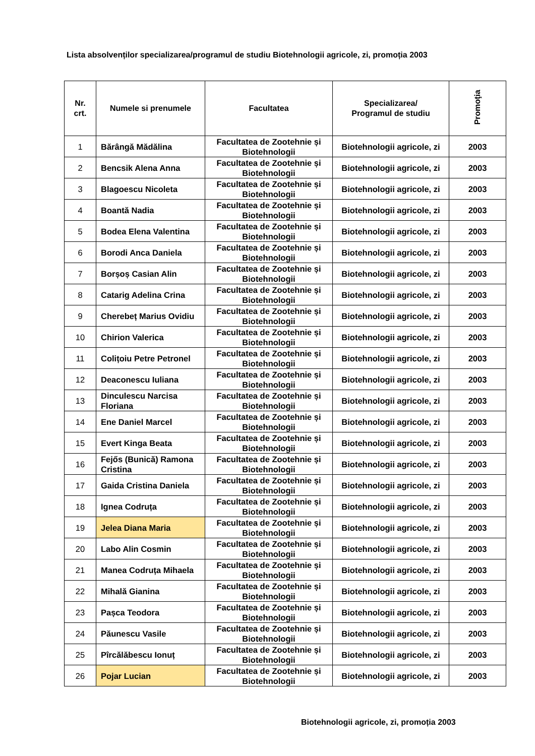Lista absolvenților specializarea/programul de studiu Biotehnologii agricole, zi, promoția 2003
| Nr. crt. | Numele si prenumele | Facultatea | Specializarea/ Programul de studiu | Promoţia |
| --- | --- | --- | --- | --- |
| 1 | Bărângă Mădălina | Facultatea de Zootehnie și Biotehnologii | Biotehnologii agricole, zi | 2003 |
| 2 | Bencsik Alena Anna | Facultatea de Zootehnie și Biotehnologii | Biotehnologii agricole, zi | 2003 |
| 3 | Blagoescu Nicoleta | Facultatea de Zootehnie și Biotehnologii | Biotehnologii agricole, zi | 2003 |
| 4 | Boantă Nadia | Facultatea de Zootehnie și Biotehnologii | Biotehnologii agricole, zi | 2003 |
| 5 | Bodea Elena Valentina | Facultatea de Zootehnie și Biotehnologii | Biotehnologii agricole, zi | 2003 |
| 6 | Borodi Anca Daniela | Facultatea de Zootehnie și Biotehnologii | Biotehnologii agricole, zi | 2003 |
| 7 | Borșoș Casian Alin | Facultatea de Zootehnie și Biotehnologii | Biotehnologii agricole, zi | 2003 |
| 8 | Catarig Adelina Crina | Facultatea de Zootehnie și Biotehnologii | Biotehnologii agricole, zi | 2003 |
| 9 | Cherebeț Marius Ovidiu | Facultatea de Zootehnie și Biotehnologii | Biotehnologii agricole, zi | 2003 |
| 10 | Chirion Valerica | Facultatea de Zootehnie și Biotehnologii | Biotehnologii agricole, zi | 2003 |
| 11 | Colițoiu Petre Petronel | Facultatea de Zootehnie și Biotehnologii | Biotehnologii agricole, zi | 2003 |
| 12 | Deaconescu Iuliana | Facultatea de Zootehnie și Biotehnologii | Biotehnologii agricole, zi | 2003 |
| 13 | Dinculescu Narcisa Floriana | Facultatea de Zootehnie și Biotehnologii | Biotehnologii agricole, zi | 2003 |
| 14 | Ene Daniel Marcel | Facultatea de Zootehnie și Biotehnologii | Biotehnologii agricole, zi | 2003 |
| 15 | Evert Kinga Beata | Facultatea de Zootehnie și Biotehnologii | Biotehnologii agricole, zi | 2003 |
| 16 | Fejős (Bunică) Ramona Cristina | Facultatea de Zootehnie și Biotehnologii | Biotehnologii agricole, zi | 2003 |
| 17 | Gaida Cristina Daniela | Facultatea de Zootehnie și Biotehnologii | Biotehnologii agricole, zi | 2003 |
| 18 | Ignea Codruța | Facultatea de Zootehnie și Biotehnologii | Biotehnologii agricole, zi | 2003 |
| 19 | Jelea Diana Maria | Facultatea de Zootehnie și Biotehnologii | Biotehnologii agricole, zi | 2003 |
| 20 | Labo Alin Cosmin | Facultatea de Zootehnie și Biotehnologii | Biotehnologii agricole, zi | 2003 |
| 21 | Manea Codruța Mihaela | Facultatea de Zootehnie și Biotehnologii | Biotehnologii agricole, zi | 2003 |
| 22 | Mihală Gianina | Facultatea de Zootehnie și Biotehnologii | Biotehnologii agricole, zi | 2003 |
| 23 | Pașca Teodora | Facultatea de Zootehnie și Biotehnologii | Biotehnologii agricole, zi | 2003 |
| 24 | Păunescu Vasile | Facultatea de Zootehnie și Biotehnologii | Biotehnologii agricole, zi | 2003 |
| 25 | Pîrcălăbescu Ionuț | Facultatea de Zootehnie și Biotehnologii | Biotehnologii agricole, zi | 2003 |
| 26 | Pojar Lucian | Facultatea de Zootehnie și Biotehnologii | Biotehnologii agricole, zi | 2003 |
Biotehnologii agricole, zi, promoția 2003